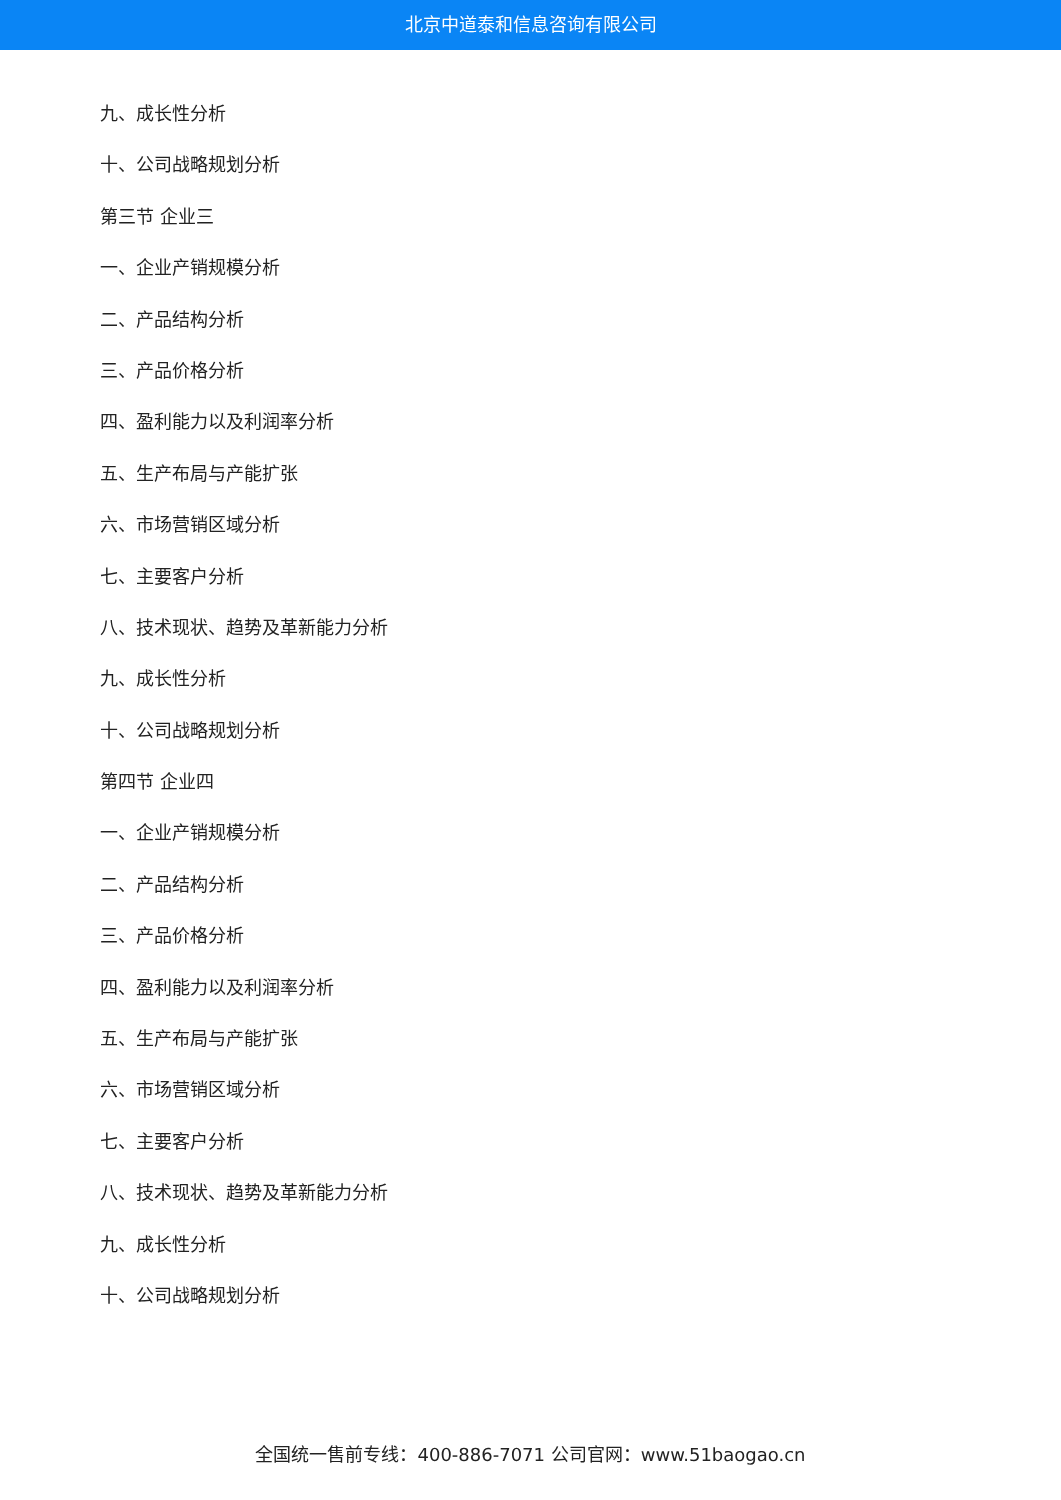北京中道泰和信息咨询有限公司
九、成长性分析
十、公司战略规划分析
第三节 企业三
一、企业产销规模分析
二、产品结构分析
三、产品价格分析
四、盈利能力以及利润率分析
五、生产布局与产能扩张
六、市场营销区域分析
七、主要客户分析
八、技术现状、趋势及革新能力分析
九、成长性分析
十、公司战略规划分析
第四节 企业四
一、企业产销规模分析
二、产品结构分析
三、产品价格分析
四、盈利能力以及利润率分析
五、生产布局与产能扩张
六、市场营销区域分析
七、主要客户分析
八、技术现状、趋势及革新能力分析
九、成长性分析
十、公司战略规划分析
全国统一售前专线：400-886-7071 公司官网：www.51baogao.cn